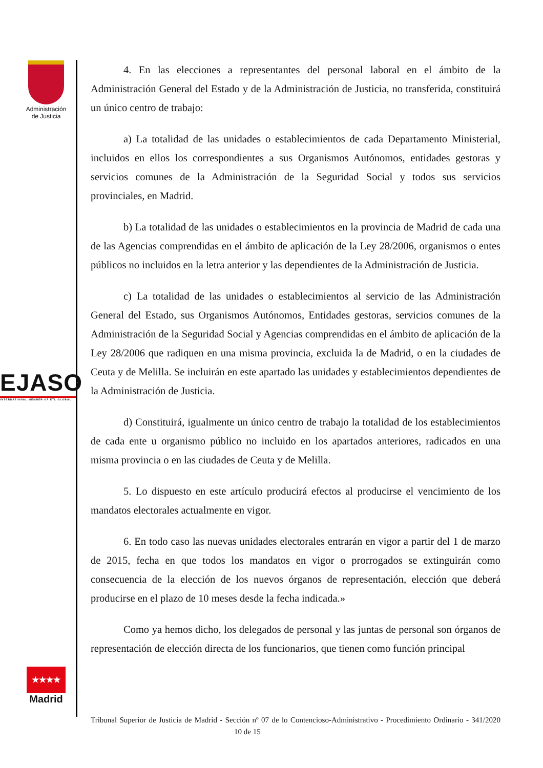Administración de Justicia
EJASO
INTERNATIONAL MEMBER OF ETL GLOBAL
★★★★
Madrid
4. En las elecciones a representantes del personal laboral en el ámbito de la Administración General del Estado y de la Administración de Justicia, no transferida, constituirá un único centro de trabajo:
a) La totalidad de las unidades o establecimientos de cada Departamento Ministerial, incluidos en ellos los correspondientes a sus Organismos Autónomos, entidades gestoras y servicios comunes de la Administración de la Seguridad Social y todos sus servicios provinciales, en Madrid.
b) La totalidad de las unidades o establecimientos en la provincia de Madrid de cada una de las Agencias comprendidas en el ámbito de aplicación de la Ley 28/2006, organismos o entes públicos no incluidos en la letra anterior y las dependientes de la Administración de Justicia.
c) La totalidad de las unidades o establecimientos al servicio de las Administración General del Estado, sus Organismos Autónomos, Entidades gestoras, servicios comunes de la Administración de la Seguridad Social y Agencias comprendidas en el ámbito de aplicación de la Ley 28/2006 que radiquen en una misma provincia, excluida la de Madrid, o en la ciudades de Ceuta y de Melilla. Se incluirán en este apartado las unidades y establecimientos dependientes de la Administración de Justicia.
d) Constituirá, igualmente un único centro de trabajo la totalidad de los establecimientos de cada ente u organismo público no incluido en los apartados anteriores, radicados en una misma provincia o en las ciudades de Ceuta y de Melilla.
5. Lo dispuesto en este artículo producirá efectos al producirse el vencimiento de los mandatos electorales actualmente en vigor.
6. En todo caso las nuevas unidades electorales entrarán en vigor a partir del 1 de marzo de 2015, fecha en que todos los mandatos en vigor o prorrogados se extinguirán como consecuencia de la elección de los nuevos órganos de representación, elección que deberá producirse en el plazo de 10 meses desde la fecha indicada.»
Como ya hemos dicho, los delegados de personal y las juntas de personal son órganos de representación de elección directa de los funcionarios, que tienen como función principal
Tribunal Superior de Justicia de Madrid - Sección nº 07 de lo Contencioso-Administrativo - Procedimiento Ordinario - 341/2020 10 de 15